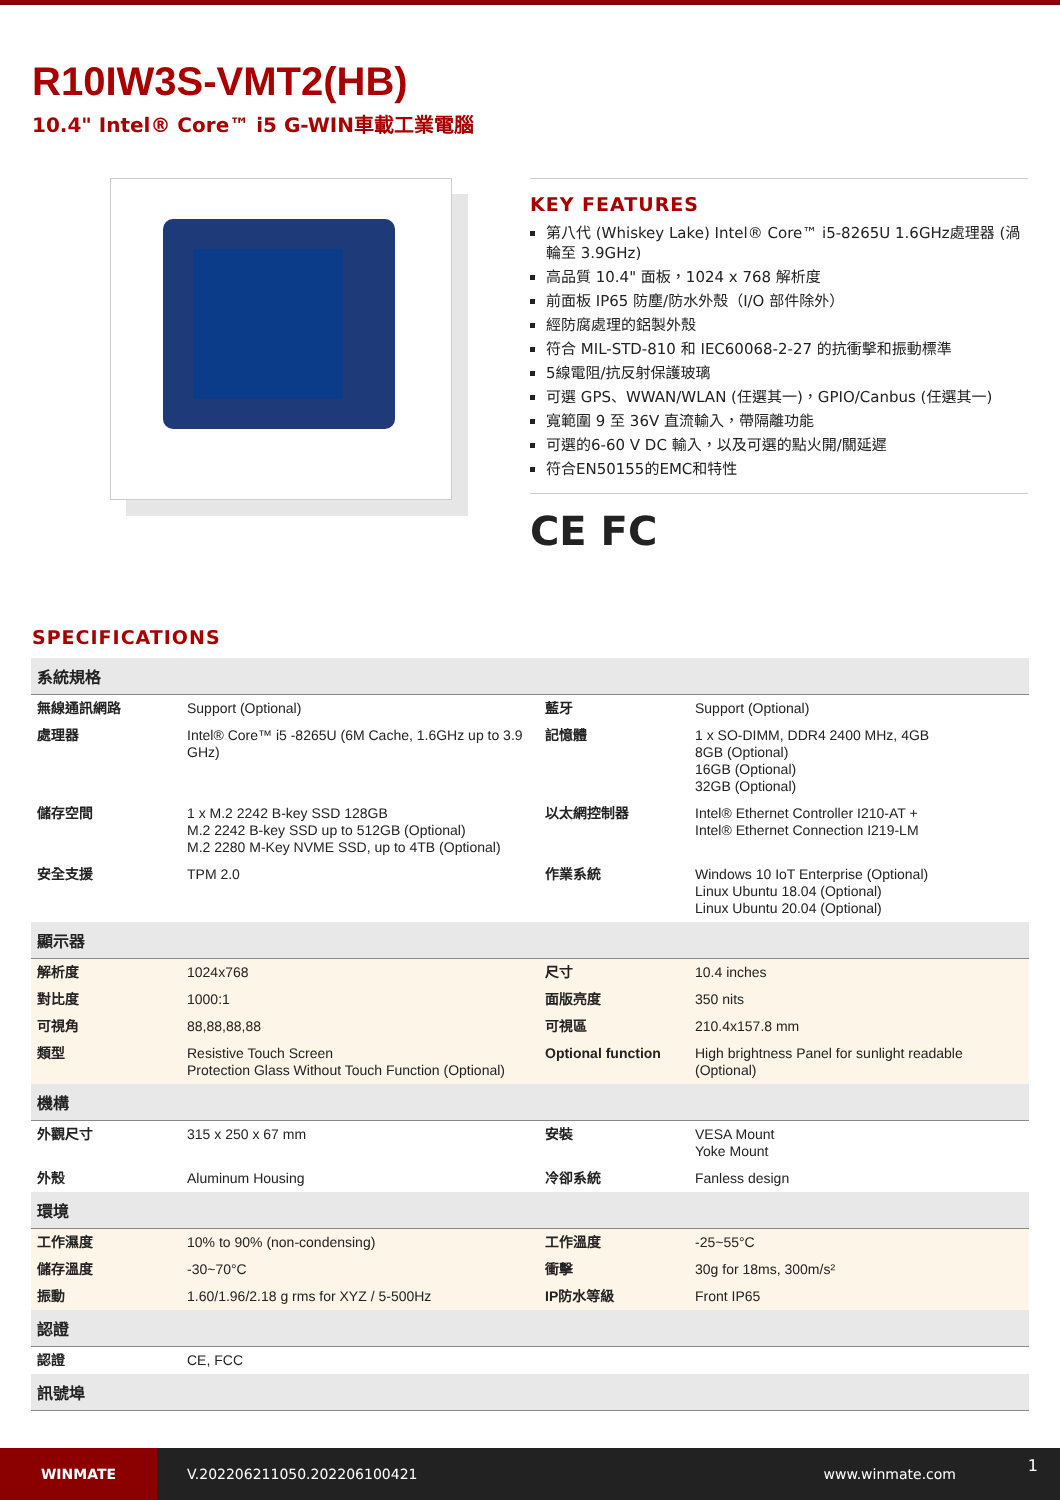R10IW3S-VMT2(HB)
10.4" Intel® Core™ i5 G-WIN車載工業電腦
KEY FEATURES
第八代 (Whiskey Lake) Intel® Core™ i5-8265U 1.6GHz處理器 (渦輪至 3.9GHz)
高品質 10.4" 面板，1024 x 768 解析度
前面板 IP65 防塵/防水外殼（I/O 部件除外）
經防腐處理的鋁製外殼
符合 MIL-STD-810 和 IEC60068-2-27 的抗衝擊和振動標準
5線電阻/抗反射保護玻璃
可選 GPS、WWAN/WLAN (任選其一)，GPIO/Canbus (任選其一)
寬範圍 9 至 36V 直流輸入，帶隔離功能
可選的6-60 V DC 輸入，以及可選的點火開/關延遲
符合EN50155的EMC和特性
CE FC
SPECIFICATIONS
| 系統規格 | | | |
| --- | --- | --- | --- |
| 無線通訊網路 | Support (Optional) | 藍牙 | Support (Optional) |
| 處理器 | Intel® Core™ i5 -8265U (6M Cache, 1.6GHz up to 3.9 GHz) | 記憶體 | 1 x SO-DIMM, DDR4 2400 MHz, 4GB 8GB (Optional) 16GB (Optional) 32GB (Optional) |
| 儲存空間 | 1 x M.2 2242 B-key SSD 128GB M.2 2242 B-key SSD up to 512GB (Optional) M.2 2280 M-Key NVME SSD, up to 4TB (Optional) | 以太網控制器 | Intel® Ethernet Controller I210-AT + Intel® Ethernet Connection I219-LM |
| 安全支援 | TPM 2.0 | 作業系統 | Windows 10 IoT Enterprise (Optional) Linux Ubuntu 18.04 (Optional) Linux Ubuntu 20.04 (Optional) |
| 顯示器 | | | |
| 解析度 | 1024x768 | 尺寸 | 10.4 inches |
| 對比度 | 1000:1 | 面版亮度 | 350 nits |
| 可視角 | 88,88,88,88 | 可視區 | 210.4x157.8 mm |
| 類型 | Resistive Touch Screen Protection Glass Without Touch Function (Optional) | Optional function | High brightness Panel for sunlight readable (Optional) |
| 機構 | | | |
| 外觀尺寸 | 315 x 250 x 67 mm | 安裝 | VESA Mount Yoke Mount |
| 外殼 | Aluminum Housing | 冷卻系統 | Fanless design |
| 環境 | | | |
| 工作濕度 | 10% to 90% (non-condensing) | 工作溫度 | -25~55°C |
| 儲存溫度 | -30~70°C | 衝擊 | 30g for 18ms, 300m/s² |
| 振動 | 1.60/1.96/2.18 g rms for XYZ / 5-500Hz | IP防水等級 | Front IP65 |
| 認證 | | | |
| 認證 | CE, FCC | | |
| 訊號埠 | | | |
WINMATE
V.202206211050.202206100421 www.winmate.com
1